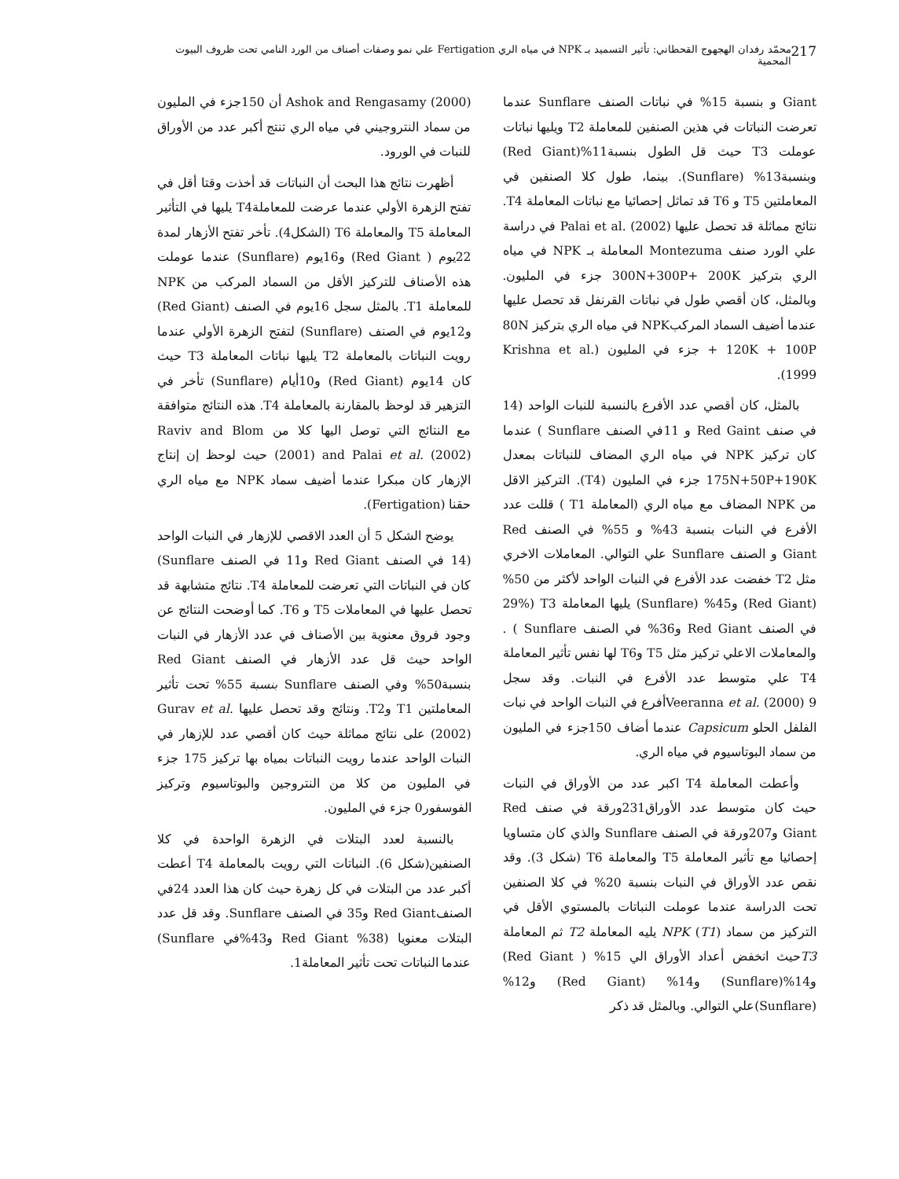217 محمّد رفدان الهجهوج القحطاني: تأثير التسميد بـ NPK في مياه الري Fertigation علي نمو وصفات أصناف من الورد النامي تحت ظروف البيوت المحمية
Giant و بنسبة 15% في نباتات الصنف Sunflare عندما تعرضت النباتات في هذين الصنفين للمعاملة T2 ويليها نباتات عوملت T3 حيث قل الطول بنسبة11%(Red Giant) وبنسبة13% (Sunflare). بينما، طول كلا الصنفين في المعاملتين T5 و T6 قد تماثل إحصائيا مع نباتات المعاملة T4. نتائج مماثلة قد تحصل عليها Palai et al. (2002) في دراسة علي الورد صنف Montezuma المعاملة بـ NPK في مياه الري بتركيز 300N+300P+ 200K جزء في المليون. وبالمثل، كان أقصي طول في نباتات القرنفل قد تحصل عليها عندما أضيف السماد المركبNPK في مياه الري بتركيز 80N + 120K + 100P جزء في المليون (Krishna et al. 1999).
بالمثل، كان أقصي عدد الأفرع بالنسبة للنبات الواحد (14 في صنف Red Gaint و 11في الصنف Sunflare ) عندما كان تركيز NPK في مياه الري المضاف للنباتات بمعدل 175N+50P+190K جزء في المليون (T4). التركيز الاقل من NPK المضاف مع مياه الري (المعاملة T1 ) قللت عدد الأفرع في النبات بنسبة 43% و 55% في الصنف Red Giant و الصنف Sunflare علي التوالي. المعاملات الاخري مثل T2 خفضت عدد الأفرع في النبات الواحد لأكثر من 50% (Red Giant) و45% (Sunflare) يليها المعاملة T3 (29% في الصنف Red Giant و36% في الصنف Sunflare ) . والمعاملات الاعلي تركيز مثل T5 وT6 لها نفس تأثير المعاملة T4 علي متوسط عدد الأفرع في النبات. وقد سجل Veeranna et al. (2000) 9أفرع في النبات الواحد في نبات الفلفل الحلو Capsicum عندما أضاف 150جزء في المليون من سماد البوتاسيوم في مياه الري.
وأعطت المعاملة T4 اكبر عدد من الأوراق في النبات حيث كان متوسط عدد الأوراق231ورقة في صنف Red Giant و207ورقة في الصنف Sunflare والذي كان متساويا إحصائيا مع تأثير المعاملة T5 والمعاملة T6 (شكل 3). وقد نقص عدد الأوراق في النبات بنسبة 20% في كلا الصنفين تحت الدراسة عندما عوملت النباتات بالمستوي الأقل في التركيز من سماد NPK (T1) يليه المعاملة T2 ثم المعاملة T3حيث انخفض أعداد الأوراق الي 15% ( Red Giant) و14%(Sunflare) و14% (Red Giant) و12% (Sunflare)علي التوالي. وبالمثل قد ذكر
Ashok and Rengasamy (2000) أن 150جزء في المليون من سماد النتروجيني في مياه الري تنتج أكبر عدد من الأوراق للنبات في الورود.
أظهرت نتائج هذا البحث أن النباتات قد أخذت وقتا أقل في تفتح الزهرة الأولي عندما عرضت للمعاملةT4 يليها في التأثير المعاملة T5 والمعاملة T6 (الشكل4). تأخر تفتح الأزهار لمدة 22يوم ( Red Giant) و16يوم (Sunflare) عندما عوملت هذه الأصناف للتركيز الأقل من السماد المركب من NPK للمعاملة T1. بالمثل سجل 16يوم في الصنف (Red Giant) و12يوم في الصنف (Sunflare) لتفتح الزهرة الأولي عندما رويت النباتات بالمعاملة T2 يليها نباتات المعاملة T3 حيث كان 14يوم (Red Giant) و10أيام (Sunflare) تأخر في التزهير قد لوحظ بالمقارنة بالمعاملة T4. هذه النتائج متوافقة مع النتائج التي توصل اليها كلا من Raviv and Blom (2001) and Palai et al. (2002) حيث لوحظ إن إنتاج الإزهار كان مبكرا عندما أضيف سماد NPK مع مياه الري حقنا (Fertigation).
يوضح الشكل 5 أن العدد الاقصي للإزهار في النبات الواحد (14 في الصنف Red Giant و11 في الصنف Sunflare) كان في النباتات التي تعرضت للمعاملة T4. نتائج متشابهة قد تحصل عليها في المعاملات T5 و T6. كما أوضحت النتائج عن وجود فروق معنوية بين الأصناف في عدد الأزهار في النبات الواحد حيث قل عدد الأزهار في الصنف Red Giant بنسبة50% وفي الصنف Sunflare بنسبة 55% تحت تأثير المعاملتين T1 وT2. ونتائج وقد تحصل عليها Gurav et al. (2002) على نتائج مماثلة حيث كان أقصي عدد للإزهار في النبات الواحد عندما رويت النباتات بمياه بها تركيز 175 جزء في المليون من كلا من النتروجين والبوتاسيوم وتركيز الفوسفور0 جزء في المليون.
بالنسبة لعدد البتلات في الزهرة الواحدة في كلا الصنفين(شكل 6). النباتات التي رويت بالمعاملة T4 أعطت أكبر عدد من البتلات في كل زهرة حيث كان هذا العدد 24في الصنفRed Giant و35 في الصنف Sunflare. وقد قل عدد البتلات معنويا (38% Red Giant و43%في Sunflare) عندما النباتات تحت تأثير المعاملة1.